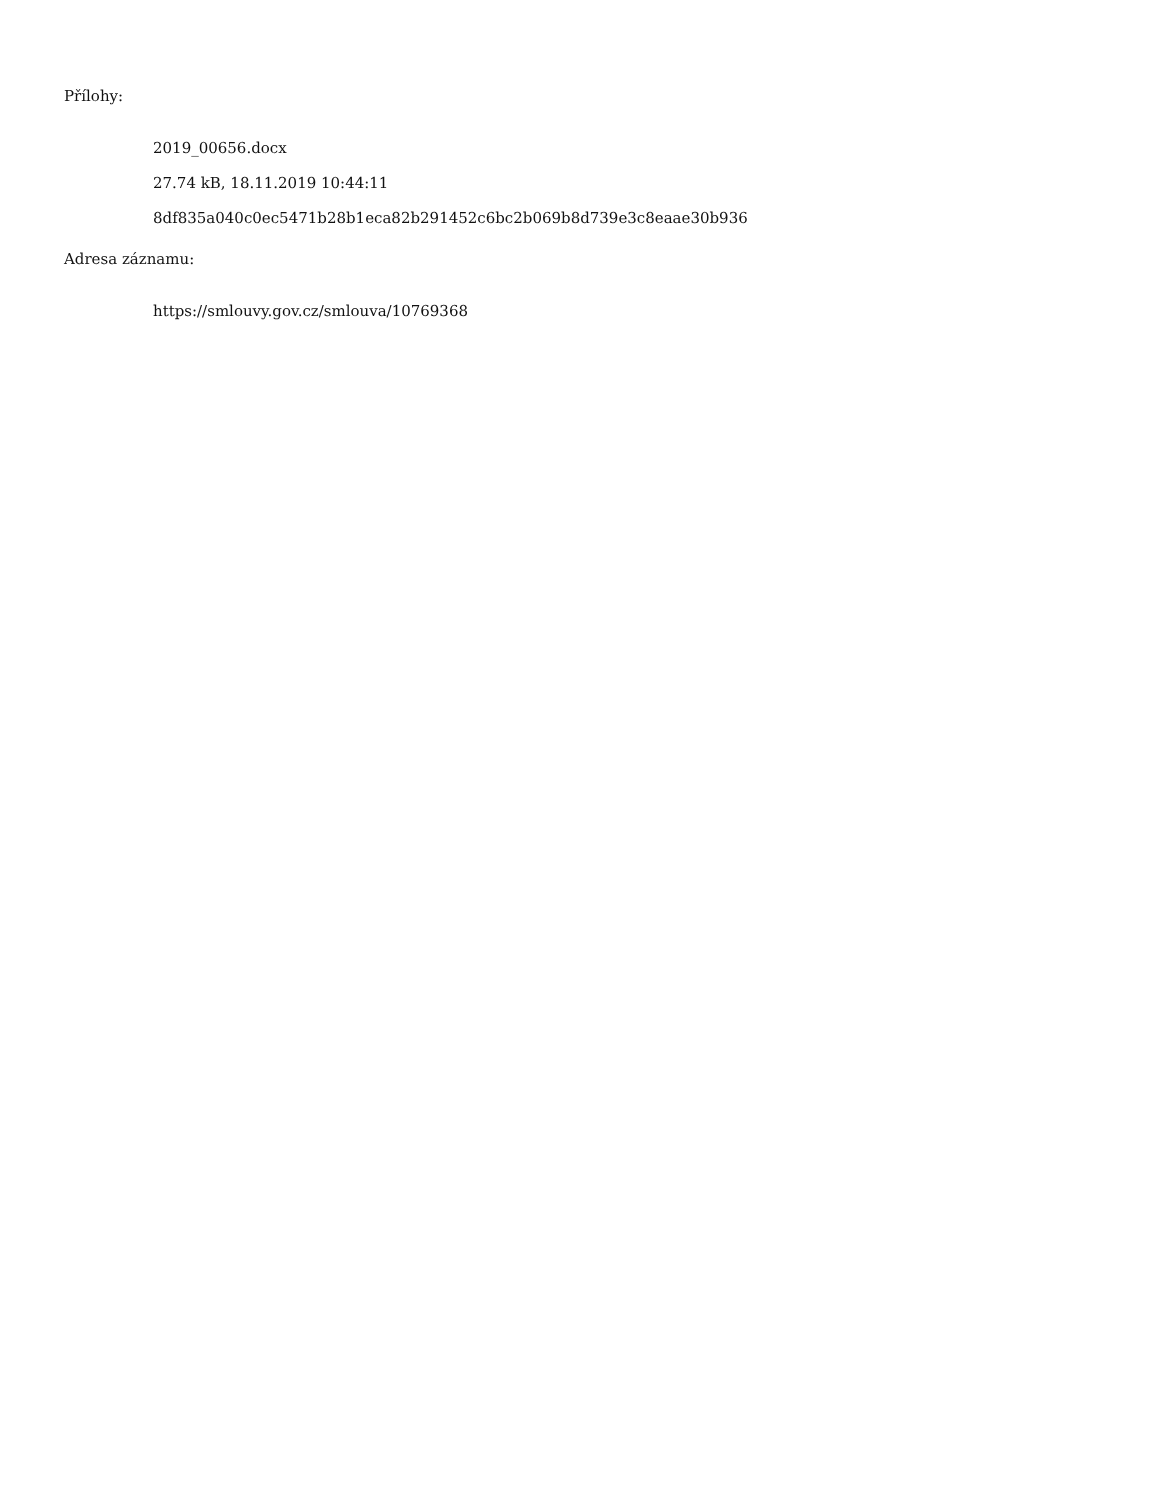Přílohy:
2019_00656.docx
27.74 kB, 18.11.2019 10:44:11
8df835a040c0ec5471b28b1eca82b291452c6bc2b069b8d739e3c8eaae30b936
Adresa záznamu:
https://smlouvy.gov.cz/smlouva/10769368